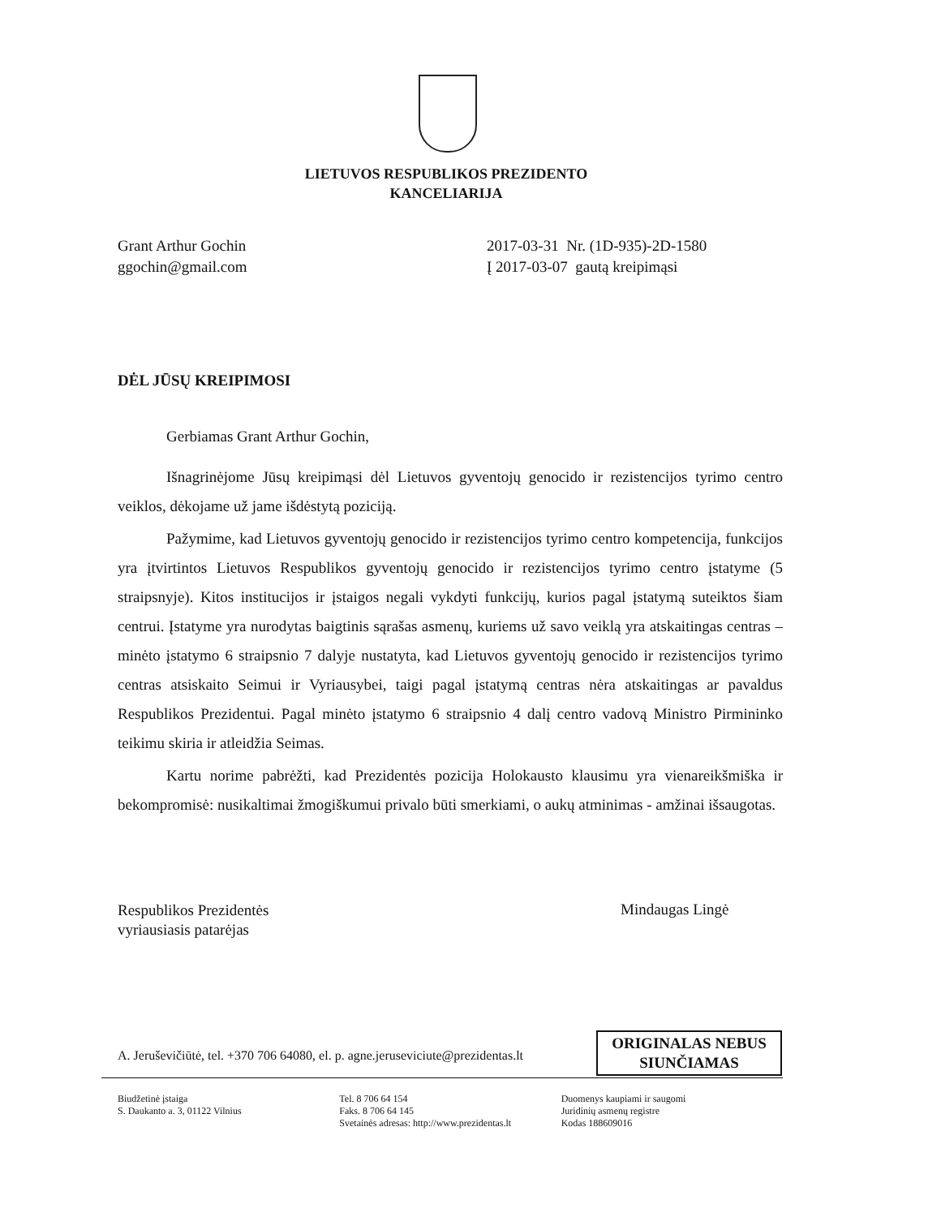LIETUVOS RESPUBLIKOS PREZIDENTO
KANCELIARIJA
Grant Arthur Gochin
ggochin@gmail.com
2017-03-31 Nr. (1D-935)-2D-1580
Į 2017-03-07 gautą kreipimąsi
DĖL JŪSŲ KREIPIMOSI
Gerbiamas Grant Arthur Gochin,
Išnagrinėjome Jūsų kreipimąsi dėl Lietuvos gyventojų genocido ir rezistencijos tyrimo centro veiklos, dėkojame už jame išdėstytą poziciją.
Pažymime, kad Lietuvos gyventojų genocido ir rezistencijos tyrimo centro kompetencija, funkcijos yra įtvirtintos Lietuvos Respublikos gyventojų genocido ir rezistencijos tyrimo centro įstatyme (5 straipsnyje). Kitos institucijos ir įstaigos negali vykdyti funkcijų, kurios pagal įstatymą suteiktos šiam centrui. Įstatyme yra nurodytas baigtinis sąrašas asmenų, kuriems už savo veiklą yra atskaitingas centras – minėto įstatymo 6 straipsnio 7 dalyje nustatyta, kad Lietuvos gyventojų genocido ir rezistencijos tyrimo centras atsiskaito Seimui ir Vyriausybei, taigi pagal įstatymą centras nėra atskaitingas ar pavaldus Respublikos Prezidentui. Pagal minėto įstatymo 6 straipsnio 4 dalį centro vadovą Ministro Pirmininko teikimu skiria ir atleidžia Seimas.
Kartu norime pabrėžti, kad Prezidentės pozicija Holokausto klausimu yra vienareikšmiška ir bekompromisė: nusikaltimai žmogiškumui privalo būti smerkiami, o aukų atminimas - amžinai išsaugotas.
Respublikos Prezidentės
vyriausiasis patarėjas
Mindaugas Lingė
A. Jeruševičiūtė, tel. +370 706 64080, el. p. agne.jeruseviciute@prezidentas.lt
ORIGINALAS NEBUS
SIUNČIAMAS
Biudžetinė įstaiga
S. Daukanto a. 3, 01122 Vilnius
Tel. 8 706 64 154
Faks. 8 706 64 145
Svetainės adresas: http://www.prezidentas.lt
Duomenys kaupiami ir saugomi
Juridinių asmenų registre
Kodas 188609016